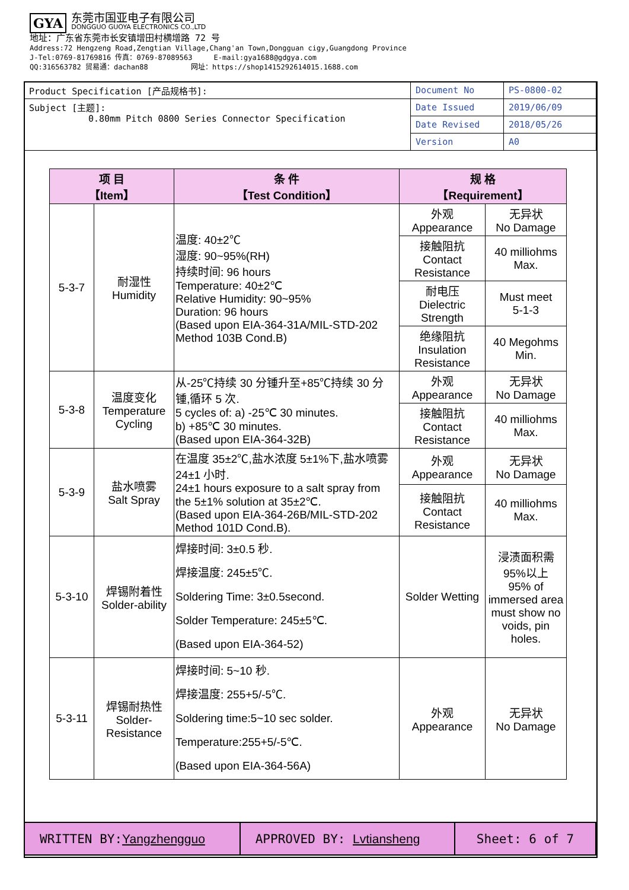GYA 东莞市国亚电子有限公司 DONGGUO GUOYA ELECTRONICS CO.,LTD
地址：广东省东莞市长安镇增田村横增路 72 号
Address:72 Hengzeng Road,Zengtian Village,Chang'an Town,Dongguan cigy,Guangdong Province
J-Tel:0769-81769816 传真：0769-87089563 E-mail:gya1688@gdgya.com
QQ:316563782 贸易通：dachan88 网址：https://shop1415292614015.1688.com
| Product Specification [产品规格书]: | Document No | PS-0800-02 |
| Subject [主题]: 0.80mm Pitch 0800 Series Connector Specification | Date Issued | 2019/06/09 |
| | Date Revised | 2018/05/26 |
| | Version | A0 |
| 项 目 【Item】 | | 条 件 【Test Condition】 | 规 格 【Requirement】 | |
| --- | --- | --- | --- | --- |
| 5-3-7 | 耐湿性 Humidity | 温度: 40±2℃ 湿度: 90~95%(RH) 持续时间: 96 hours Temperature: 40±2℃ Relative Humidity: 90~95% Duration: 96 hours (Based upon EIA-364-31A/MIL-STD-202 Method 103B Cond.B) | 外观 Appearance | 无异状 No Damage |
| | | | 接触阻抗 Contact Resistance | 40 milliohms Max. |
| | | | 耐电压 Dielectric Strength | Must meet 5-1-3 |
| | | | 绝缘阻抗 Insulation Resistance | 40 Megohms Min. |
| 5-3-8 | 温度变化 Temperature Cycling | 从-25℃持续 30 分锺升至+85℃持续 30 分锺,循环 5 次. 5 cycles of: a) -25℃ 30 minutes. b) +85℃ 30 minutes. (Based upon EIA-364-32B) | 外观 Appearance | 无异状 No Damage |
| | | | 接触阻抗 Contact Resistance | 40 milliohms Max. |
| 5-3-9 | 盐水喷雾 Salt Spray | 在温度 35±2℃,盐水浓度 5±1%下,盐水喷雾 24±1 小时. 24±1 hours exposure to a salt spray from the 5±1% solution at 35±2℃. (Based upon EIA-364-26B/MIL-STD-202 Method 101D Cond.B). | 外观 Appearance | 无异状 No Damage |
| | | | 接触阻抗 Contact Resistance | 40 milliohms Max. |
| 5-3-10 | 焊锡附着性 Solder-ability | 焊接时间: 3±0.5 秒. 焊接温度: 245±5℃. Soldering Time: 3±0.5second. Solder Temperature: 245±5℃. (Based upon EIA-364-52) | Solder Wetting | 浸渍面积需95%以上 95% of immersed area must show no voids, pin holes. |
| 5-3-11 | 焊锡耐热性 Solder-Resistance | 焊接时间: 5~10 秒. 焊接温度: 255+5/-5℃. Soldering time:5~10 sec solder. Temperature:255+5/-5℃. (Based upon EIA-364-56A) | 外观 Appearance | 无异状 No Damage |
| WRITTEN BY: Yangzhengguo | APPROVED BY: Lvtiansheng | Sheet: 6 of 7 |